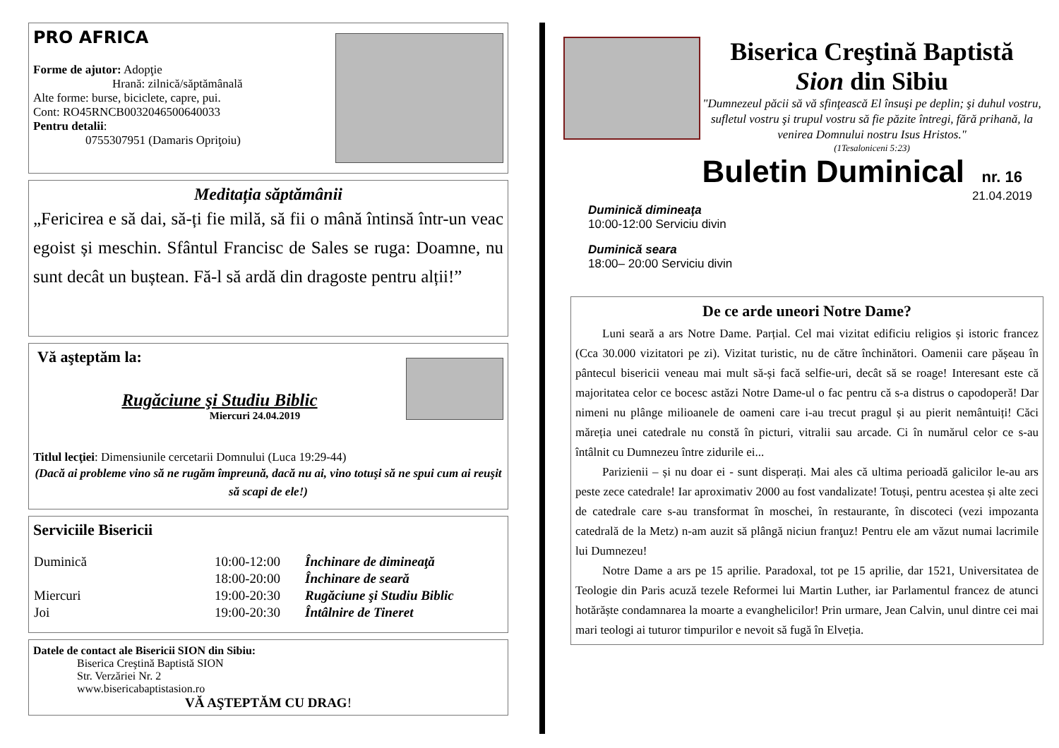PRO AFRICA
Forme de ajutor: Adopţie
Hrană: zilnică/săptămânală
Alte forme: burse, biciclete, capre, pui.
Cont: RO45RNCB0032046500640033
Pentru detalii:
0755307951 (Damaris Opriţoiu)
Meditația săptămânii
„Fericirea e să dai, să-ți fie milă, să fii o mână întinsă într-un veac egoist și meschin. Sfântul Francisc de Sales se ruga: Doamne, nu sunt decât un buștean. Fă-l să ardă din dragoste pentru alții!”
Vă aşteptăm la:
Rugăciune şi Studiu Biblic
Miercuri 24.04.2019
Titlul lecţiei: Dimensiunile cercetarii Domnului (Luca 19:29-44)
(Dacă ai probleme vino să ne rugăm împreună, dacă nu ai, vino totuşi să ne spui cum ai reuşit să scapi de ele!)
Serviciile Bisericii
| Duminică | 10:00-12:00 | Închinare de dimineaţă |
| | 18:00-20:00 | Închinare de seară |
| Miercuri | 19:00-20:30 | Rugăciune şi Studiu Biblic |
| Joi | 19:00-20:30 | Întâlnire de Tineret |
Datele de contact ale Bisericii SION din Sibiu:
Biserica Creştină Baptistă SION
Str. Verzăriei Nr. 2
www.bisericabaptistasion.ro
VĂ AŞTEPTĂM CU DRAG!
Biserica Creştină Baptistă
Sion din Sibiu
"Dumnezeul păcii să vă sfinţească El însuşi pe deplin; şi duhul vostru, sufletul vostru şi trupul vostru să fie păzite întregi, fără prihană, la venirea Domnului nostru Isus Hristos."
(1Tesaloniceni 5:23)
Buletin Duminical nr. 16
21.04.2019
Duminică dimineaţa
10:00-12:00 Serviciu divin
Duminică seara
18:00– 20:00 Serviciu divin
De ce arde uneori Notre Dame?
Luni seară a ars Notre Dame. Parțial. Cel mai vizitat edificiu religios și istoric francez (Cca 30.000 vizitatori pe zi). Vizitat turistic, nu de către închinători. Oamenii care pășeau în pântecul bisericii veneau mai mult să-și facă selfie-uri, decât să se roage! Interesant este că majoritatea celor ce bocesc astăzi Notre Dame-ul o fac pentru că s-a distrus o capodoperă! Dar nimeni nu plânge milioanele de oameni care i-au trecut pragul și au pierit nemântuiți! Căci măreția unei catedrale nu constă în picturi, vitralii sau arcade. Ci în numărul celor ce s-au întâlnit cu Dumnezeu între zidurile ei...
Parizienii – și nu doar ei - sunt disperați. Mai ales că ultima perioadă galicilor le-au ars peste zece catedrale! Iar aproximativ 2000 au fost vandalizate! Totuși, pentru acestea și alte zeci de catedrale care s-au transformat în moschei, în restaurante, în discoteci (vezi impozanta catedrală de la Metz) n-am auzit să plângă niciun franţuz! Pentru ele am văzut numai lacrimile lui Dumnezeu!
Notre Dame a ars pe 15 aprilie. Paradoxal, tot pe 15 aprilie, dar 1521, Universitatea de Teologie din Paris acuză tezele Reformei lui Martin Luther, iar Parlamentul francez de atunci hotărăște condamnarea la moarte a evanghelicilor! Prin urmare, Jean Calvin, unul dintre cei mai mari teologi ai tuturor timpurilor e nevoit să fugă în Elveția.